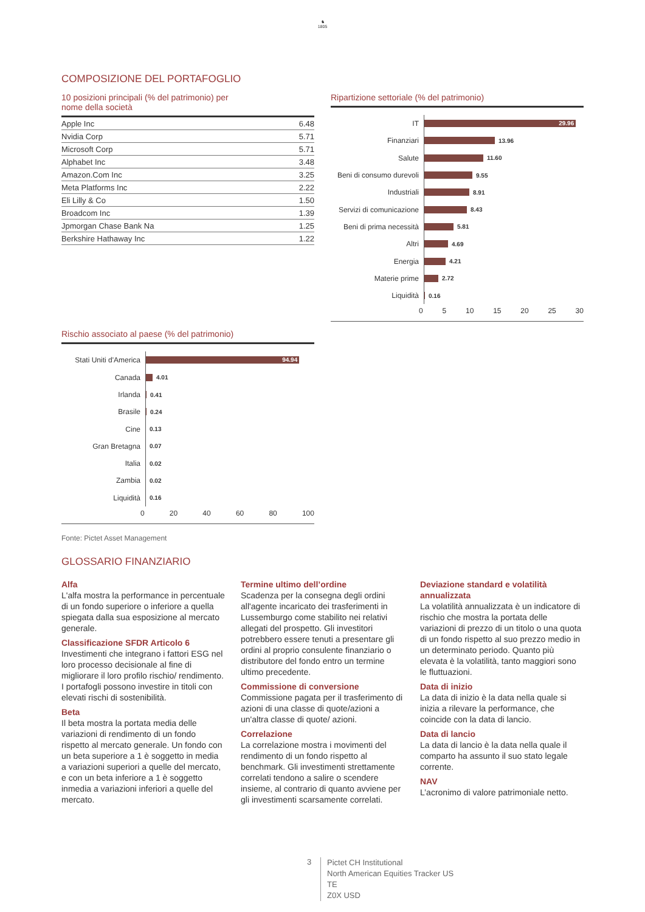♞
1805
COMPOSIZIONE DEL PORTAFOGLIO
10 posizioni principali (% del patrimonio) per
nome della società
| Apple Inc | 6.48 |
| Nvidia Corp | 5.71 |
| Microsoft Corp | 5.71 |
| Alphabet Inc | 3.48 |
| Amazon.Com Inc | 3.25 |
| Meta Platforms Inc | 2.22 |
| Eli Lilly & Co | 1.50 |
| Broadcom Inc | 1.39 |
| Jpmorgan Chase Bank Na | 1.25 |
| Berkshire Hathaway Inc | 1.22 |
Ripartizione settoriale (% del patrimonio)
IT
29.96
Finanziari
13.96
Salute
11.60
Beni di consumo durevoli
9.55
Industriali
8.91
Servizi di comunicazione
8.43
Beni di prima necessità
5.81
Altri
4.69
Energia
4.21
Materie prime
2.72
Liquidità
0.16
0 5 10 15 20 25 30
Rischio associato al paese (% del patrimonio)
Stati Uniti d'America
94.94
Canada
4.01
Irlanda
0.41
Brasile
0.24
Cine
0.13
Gran Bretagna
0.07
Italia
0.02
Zambia
0.02
Liquidità
0.16
0 20 40 60 80 100
Fonte: Pictet Asset Management
GLOSSARIO FINANZIARIO
Alfa
L'alfa mostra la performance in percentuale di un fondo superiore o inferiore a quella spiegata dalla sua esposizione al mercato generale.
Classificazione SFDR Articolo 6
Investimenti che integrano i fattori ESG nel loro processo decisionale al fine di migliorare il loro profilo rischio/ rendimento. I portafogli possono investire in titoli con elevati rischi di sostenibilità.
Beta
Il beta mostra la portata media delle variazioni di rendimento di un fondo rispetto al mercato generale. Un fondo con un beta superiore a 1 è soggetto in media a variazioni superiori a quelle del mercato, e con un beta inferiore a 1 è soggetto inmedia a variazioni inferiori a quelle del mercato.
Termine ultimo dell’ordine
Scadenza per la consegna degli ordini all'agente incaricato dei trasferimenti in Lussemburgo come stabilito nei relativi allegati del prospetto. Gli investitori potrebbero essere tenuti a presentare gli ordini al proprio consulente finanziario o distributore del fondo entro un termine ultimo precedente.
Commissione di conversione
Commissione pagata per il trasferimento di azioni di una classe di quote/azioni a un'altra classe di quote/ azioni.
Correlazione
La correlazione mostra i movimenti del rendimento di un fondo rispetto al benchmark. Gli investimenti strettamente correlati tendono a salire o scendere insieme, al contrario di quanto avviene per gli investimenti scarsamente correlati.
Deviazione standard e volatilità annualizzata
La volatilità annualizzata è un indicatore di rischio che mostra la portata delle variazioni di prezzo di un titolo o una quota di un fondo rispetto al suo prezzo medio in un determinato periodo. Quanto più elevata è la volatilità, tanto maggiori sono le fluttuazioni.
Data di inizio
La data di inizio è la data nella quale si inizia a rilevare la performance, che coincide con la data di lancio.
Data di lancio
La data di lancio è la data nella quale il comparto ha assunto il suo stato legale corrente.
NAV
L’acronimo di valore patrimoniale netto.
3
Pictet CH Institutional
North American Equities Tracker US
TE
Z0X USD